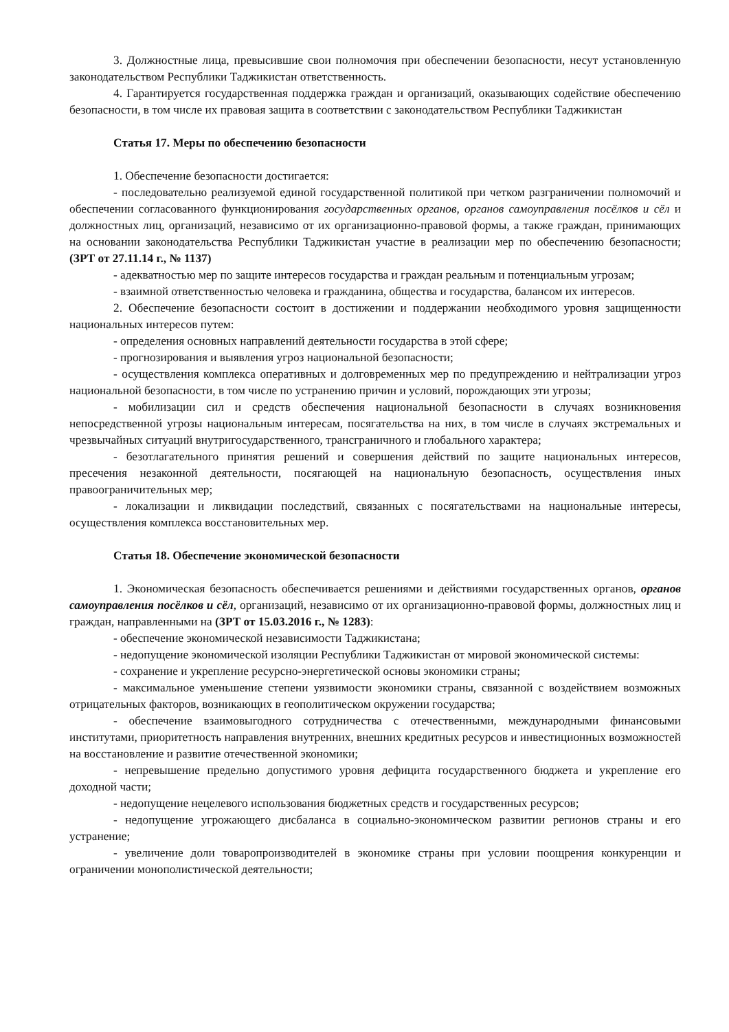3. Должностные лица, превысившие свои полномочия при обеспечении безопасности, несут установленную законодательством Республики Таджикистан ответственность.
4. Гарантируется государственная поддержка граждан и организаций, оказывающих содействие обеспечению безопасности, в том числе их правовая защита в соответствии с законодательством Республики Таджикистан
Статья 17. Меры по обеспечению безопасности
1. Обеспечение безопасности достигается:
- последовательно реализуемой единой государственной политикой при четком разграничении полномочий и обеспечении согласованного функционирования государственных органов, органов самоуправления посёлков и сёл и должностных лиц, организаций, независимо от их организационно-правовой формы, а также граждан, принимающих на основании законодательства Республики Таджикистан участие в реализации мер по обеспечению безопасности; (ЗРТ от 27.11.14 г., № 1137)
- адекватностью мер по защите интересов государства и граждан реальным и потенциальным угрозам;
- взаимной ответственностью человека и гражданина, общества и государства, балансом их интересов.
2. Обеспечение безопасности состоит в достижении и поддержании необходимого уровня защищенности национальных интересов путем:
- определения основных направлений деятельности государства в этой сфере;
- прогнозирования и выявления угроз национальной безопасности;
- осуществления комплекса оперативных и долговременных мер по предупреждению и нейтрализации угроз национальной безопасности, в том числе по устранению причин и условий, порождающих эти угрозы;
- мобилизации сил и средств обеспечения национальной безопасности в случаях возникновения непосредственной угрозы национальным интересам, посягательства на них, в том числе в случаях экстремальных и чрезвычайных ситуаций внутригосударственного, трансграничного и глобального характера;
- безотлагательного принятия решений и совершения действий по защите национальных интересов, пресечения незаконной деятельности, посягающей на национальную безопасность, осуществления иных правоограничительных мер;
- локализации и ликвидации последствий, связанных с посягательствами на национальные интересы, осуществления комплекса восстановительных мер.
Статья 18. Обеспечение экономической безопасности
1. Экономическая безопасность обеспечивается решениями и действиями государственных органов, органов самоуправления посёлков и сёл, организаций, независимо от их организационно-правовой формы, должностных лиц и граждан, направленными на (ЗРТ от 15.03.2016 г., № 1283):
- обеспечение экономической независимости Таджикистана;
- недопущение экономической изоляции Республики Таджикистан от мировой экономической системы:
- сохранение и укрепление ресурсно-энергетической основы экономики страны;
- максимальное уменьшение степени уязвимости экономики страны, связанной с воздействием возможных отрицательных факторов, возникающих в геополитическом окружении государства;
- обеспечение взаимовыгодного сотрудничества с отечественными, международными финансовыми институтами, приоритетность направления внутренних, внешних кредитных ресурсов и инвестиционных возможностей на восстановление и развитие отечественной экономики;
- непревышение предельно допустимого уровня дефицита государственного бюджета и укрепление его доходной части;
- недопущение нецелевого использования бюджетных средств и государственных ресурсов;
- недопущение угрожающего дисбаланса в социально-экономическом развитии регионов страны и его устранение;
- увеличение доли товаропроизводителей в экономике страны при условии поощрения конкуренции и ограничении монополистической деятельности;